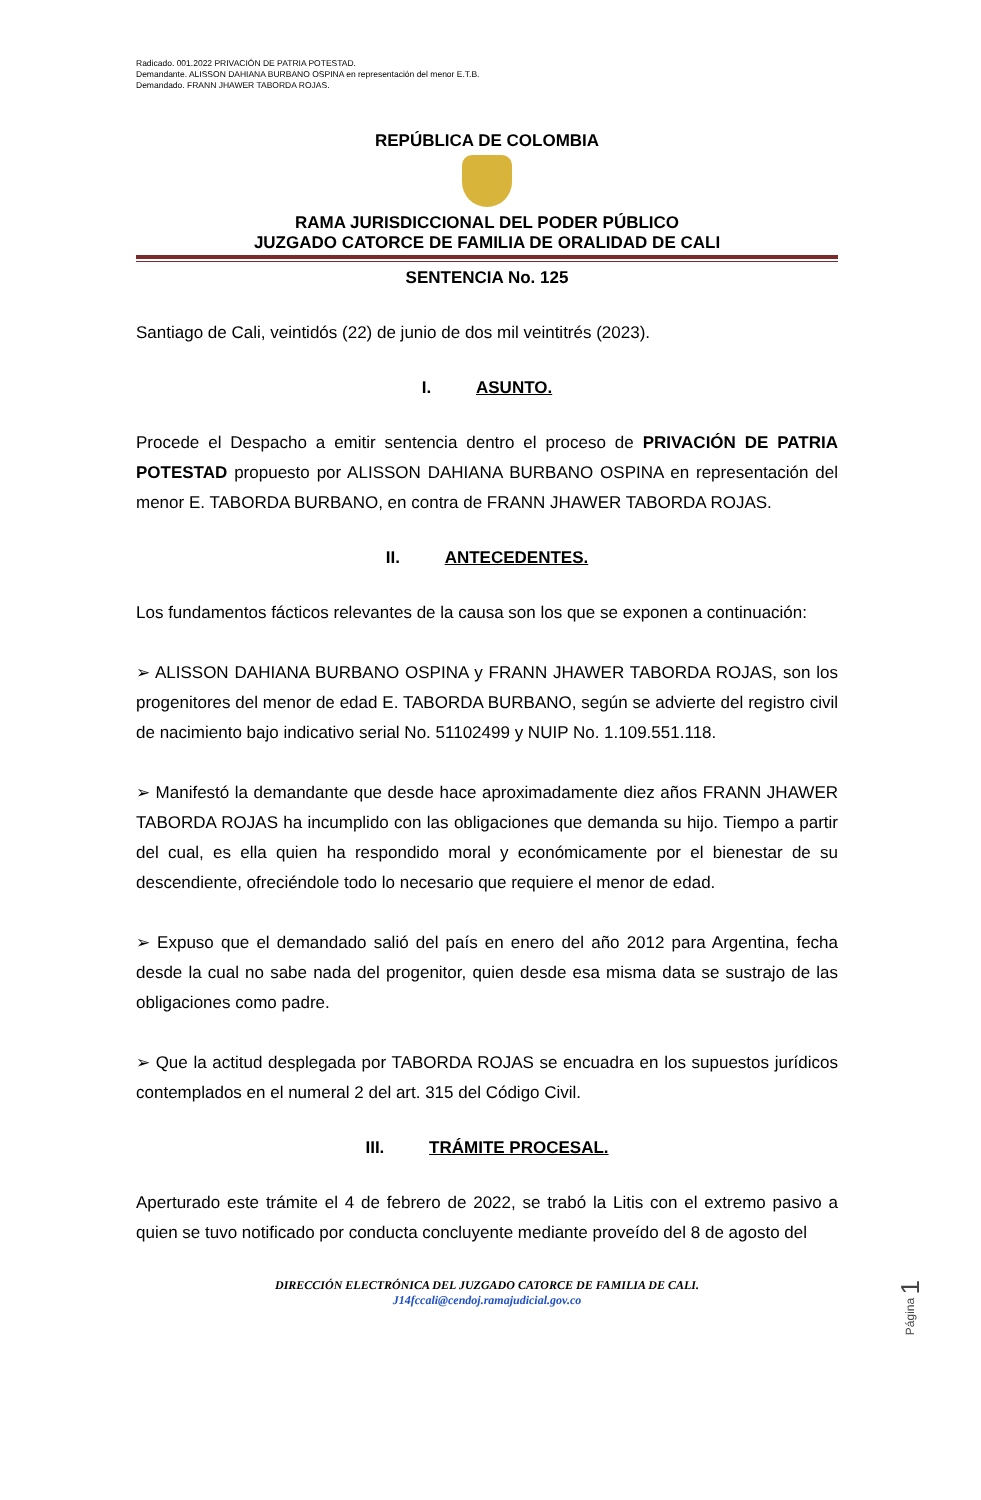Radicado. 001.2022 PRIVACIÓN DE PATRIA POTESTAD.
Demandante. ALISSON DAHIANA BURBANO OSPINA en representación del menor E.T.B.
Demandado. FRANN JHAWER TABORDA ROJAS.
REPÚBLICA DE COLOMBIA
RAMA JURISDICCIONAL DEL PODER PÚBLICO
JUZGADO CATORCE DE FAMILIA DE ORALIDAD DE CALI
SENTENCIA No. 125
Santiago de Cali, veintidós (22) de junio de dos mil veintitrés (2023).
I. ASUNTO.
Procede el Despacho a emitir sentencia dentro el proceso de PRIVACIÓN DE PATRIA POTESTAD propuesto por ALISSON DAHIANA BURBANO OSPINA en representación del menor E. TABORDA BURBANO, en contra de FRANN JHAWER TABORDA ROJAS.
II. ANTECEDENTES.
Los fundamentos fácticos relevantes de la causa son los que se exponen a continuación:
➢ ALISSON DAHIANA BURBANO OSPINA y FRANN JHAWER TABORDA ROJAS, son los progenitores del menor de edad E. TABORDA BURBANO, según se advierte del registro civil de nacimiento bajo indicativo serial No. 51102499 y NUIP No. 1.109.551.118.
➢ Manifestó la demandante que desde hace aproximadamente diez años FRANN JHAWER TABORDA ROJAS ha incumplido con las obligaciones que demanda su hijo. Tiempo a partir del cual, es ella quien ha respondido moral y económicamente por el bienestar de su descendiente, ofreciéndole todo lo necesario que requiere el menor de edad.
➢ Expuso que el demandado salió del país en enero del año 2012 para Argentina, fecha desde la cual no sabe nada del progenitor, quien desde esa misma data se sustrajo de las obligaciones como padre.
➢ Que la actitud desplegada por TABORDA ROJAS se encuadra en los supuestos jurídicos contemplados en el numeral 2 del art. 315 del Código Civil.
III. TRÁMITE PROCESAL.
Aperturado este trámite el 4 de febrero de 2022, se trabó la Litis con el extremo pasivo a quien se tuvo notificado por conducta concluyente mediante proveído del 8 de agosto del
DIRECCIÓN ELECTRÓNICA DEL JUZGADO CATORCE DE FAMILIA DE CALI.
J14fccali@cendoj.ramajudicial.gov.co
Página 1